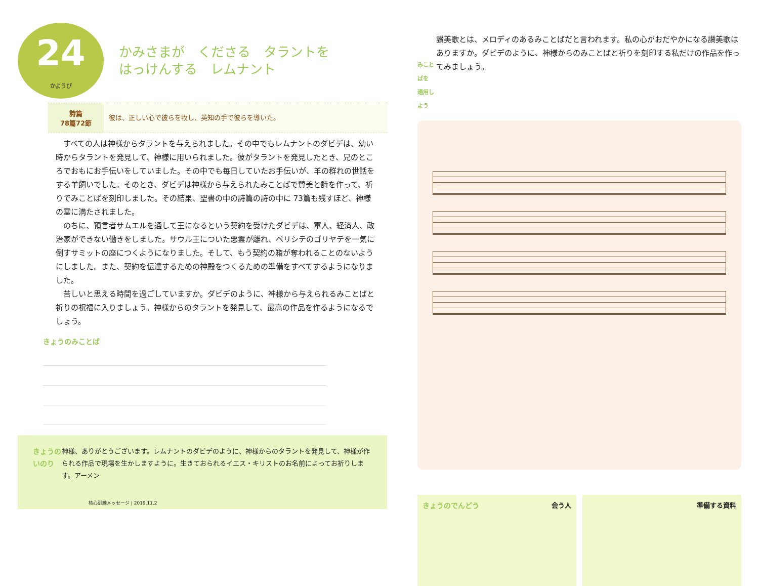24
かようび
かみさまが　くださる　タラントを
はっけんする　レムナント
詩篇
78篇72節
彼は、正しい心で彼らを牧し、英知の手で彼らを導いた。
すべての人は神様からタラントを与えられました。その中でもレムナントのダビデは、幼い時からタラントを発見して、神様に用いられました。彼がタラントを発見したとき、兄のところでおもにお手伝いをしていました。その中でも毎日していたお手伝いが、羊の群れの世話をする羊飼いでした。そのとき、ダビデは神様から与えられたみことばで賛美と詩を作って、祈りでみことばを刻印しました。その結果、聖書の中の詩篇の詩の中に 73篇も残すほど、神様の霊に満たされました。
のちに、預言者サムエルを通して王になるという契約を受けたダビデは、軍人、経済人、政治家ができない働きをしました。サウル王についた悪霊が離れ、ペリシテのゴリヤテを一気に倒すサミットの座につくようになりました。そして、もう契約の箱が奪われることのないようにしました。また、契約を伝達するための神殿をつくるための準備をすべてするようになりました。
苦しいと思える時間を過ごしていますか。ダビデのように、神様から与えられるみことばと祈りの祝福に入りましょう。神様からのタラントを発見して、最高の作品を作るようになるでしょう。
きょうのみことば
きょうのいのり 神様、ありがとうございます。レムナントのダビデのように、神様からのタラントを発見して、神様が作られる作品で現場を生かしますように。生きておられるイエス・キリストのお名前によってお祈りします。アーメン
核心訓練メッセージ | 2019.11.2
みことばを
適用しよう
讃美歌とは、メロディのあるみことばだと言われます。私の心がおだやかになる讃美歌はありますか。ダビデのように、神様からのみことばと祈りを刻印する私だけの作品を作ってみましょう。
きょうのでんどう 会う人 準備する資料